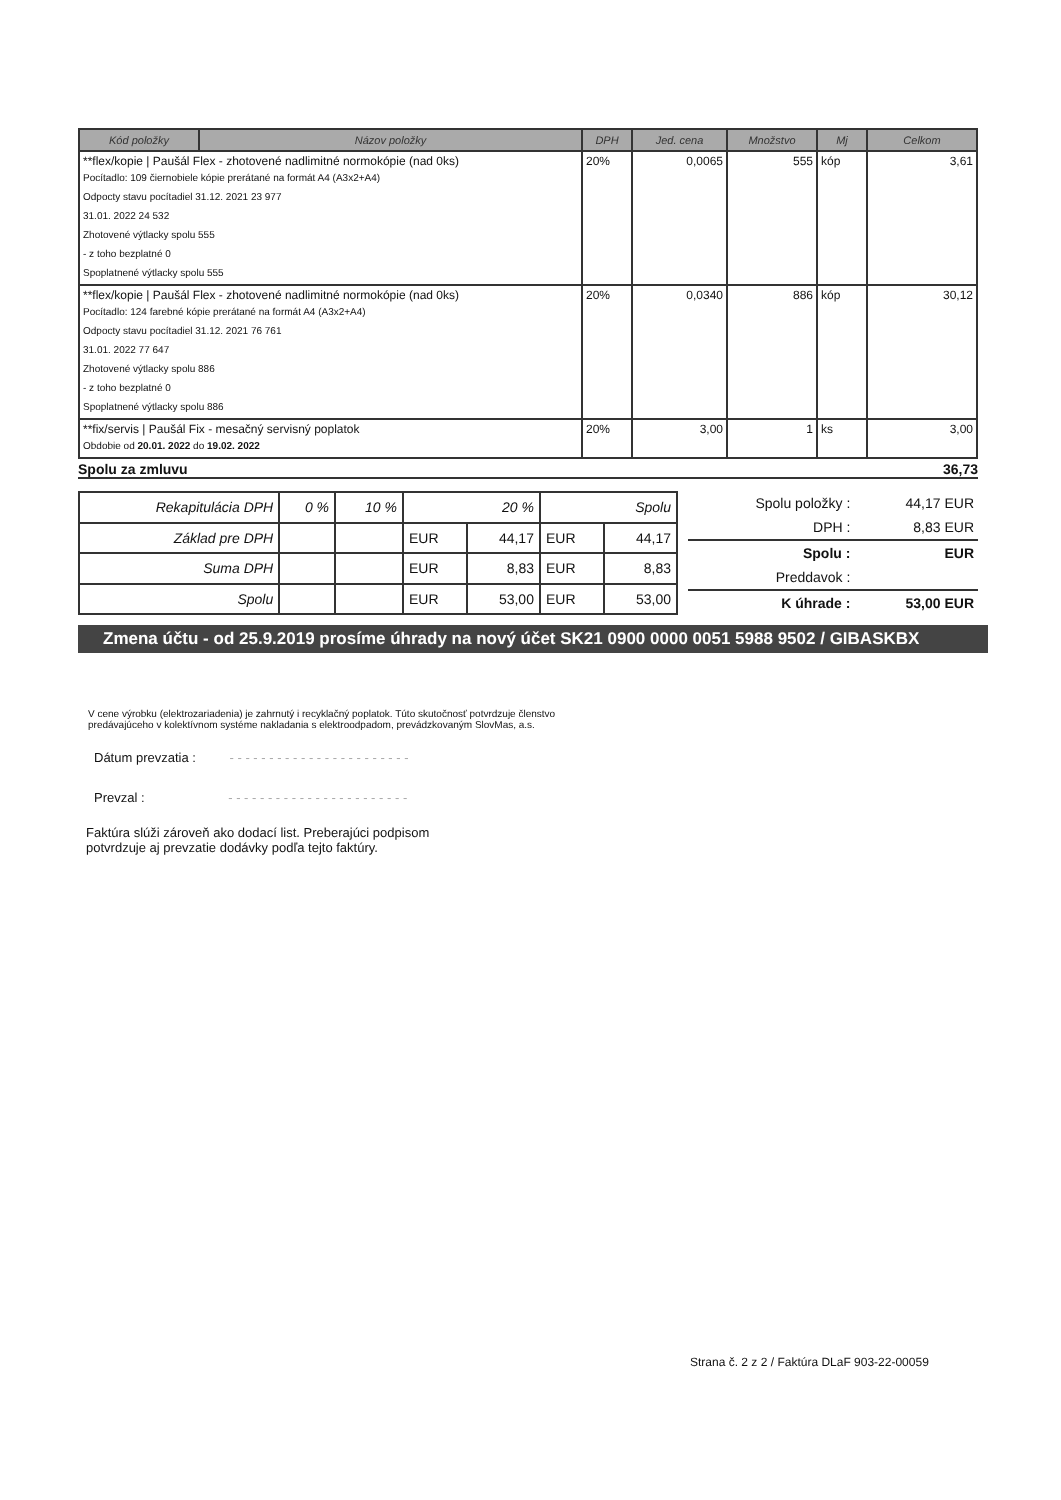| Kód položky | Názov položky | DPH | Jed. cena | Množstvo | Mj | Celkom |
| --- | --- | --- | --- | --- | --- | --- |
| **flex/kopie / Paušál Flex - zhotovené nadlimitné normokópie (nad 0ks) Pocítadlo: 109 čiernobiele kópie prerátané na formát A4 (A3x2+A4) Odpocty stavu pocítadiel 31.12. 2021 23 977 31.01. 2022 24 532 Zhotovené výtlacky spolu 555 - z toho bezplatné 0 Spoplatnené výtlacky spolu 555 | | 20% | 0,0065 | 555 | kóp | 3,61 |
| **flex/kopie / Paušál Flex - zhotovené nadlimitné normokópie (nad 0ks) Pocítadlo: 124 farebné kópie prerátané na formát A4 (A3x2+A4) Odpocty stavu pocítadiel 31.12. 2021 76 761 31.01. 2022 77 647 Zhotovené výtlacky spolu 886 - z toho bezplatné 0 Spoplatnené výtlacky spolu 886 | | 20% | 0,0340 | 886 | kóp | 30,12 |
| **fix/servis / Paušál Fix - mesačný servisný poplatok Obdobie od 20.01. 2022 do 19.02. 2022 | | 20% | 3,00 | 1 | ks | 3,00 |
Spolu za zmluvu 36,73
| Rekapitulácia DPH | 0 % | 10 % | 20 % | | Spolu | |
| Základ pre DPH | | | EUR | 44,17 | EUR | 44,17 |
| Suma DPH | | | EUR | 8,83 | EUR | 8,83 |
| Spolu | | | EUR | 53,00 | EUR | 53,00 |
| Spolu položky : | 44,17 EUR |
| DPH : | 8,83 EUR |
| Spolu : | EUR |
| Preddavok : | |
| K úhrade : | 53,00 EUR |
Zmena účtu - od 25.9.2019 prosíme úhrady na nový účet SK21 0900 0000 0051 5988 9502 / GIBASKBX
V cene výrobku (elektrozariadenia) je zahrnutý i recyklačný poplatok. Túto skutočnosť potvrdzuje členstvo
predávajúceho v kolektívnom systéme nakladania s elektroodpadom, prevádzkovaným SlovMas, a.s.
Dátum prevzatia : - - - - - - - - - - - - - - - - - - - - - - -
Prevzal : - - - - - - - - - - - - - - - - - - - - - - -
Faktúra slúži zároveň ako dodací list. Preberajúci podpisom
potvrdzuje aj prevzatie dodávky podľa tejto faktúry.
Strana č. 2 z 2 / Faktúra DLaF 903-22-00059